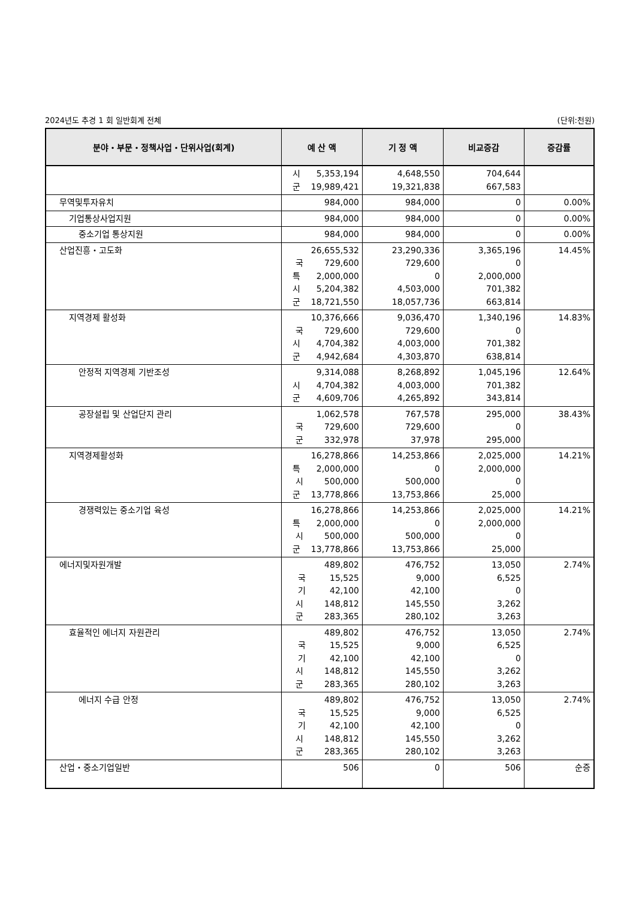2024년도 추경 1 회 일반회계 전체 (단위:천원)
| 분야・부문・정책사업・단위사업(회계) | 예 산 액 | 기 정 액 | 비교증감 | 증감률 |
| --- | --- | --- | --- | --- |
| | 시 5,353,194 군 19,989,421 | 4,648,550 19,321,838 | 704,644 667,583 | |
| 무역및투자유치 | 984,000 | 984,000 | 0 | 0.00% |
| 기업통상사업지원 | 984,000 | 984,000 | 0 | 0.00% |
| 중소기업 통상지원 | 984,000 | 984,000 | 0 | 0.00% |
| 산업진흥・고도화 | 26,655,532 국 729,600 특 2,000,000 시 5,204,382 군 18,721,550 | 23,290,336 729,600 0 4,503,000 18,057,736 | 3,365,196 0 2,000,000 701,382 663,814 | 14.45% |
| 지역경제 활성화 | 10,376,666 국 729,600 시 4,704,382 군 4,942,684 | 9,036,470 729,600 4,003,000 4,303,870 | 1,340,196 0 701,382 638,814 | 14.83% |
| 안정적 지역경제 기반조성 | 9,314,088 시 4,704,382 군 4,609,706 | 8,268,892 4,003,000 4,265,892 | 1,045,196 701,382 343,814 | 12.64% |
| 공장설립 및 산업단지 관리 | 1,062,578 국 729,600 군 332,978 | 767,578 729,600 37,978 | 295,000 0 295,000 | 38.43% |
| 지역경제활성화 | 16,278,866 특 2,000,000 시 500,000 군 13,778,866 | 14,253,866 0 500,000 13,753,866 | 2,025,000 2,000,000 0 25,000 | 14.21% |
| 경쟁력있는 중소기업 육성 | 16,278,866 특 2,000,000 시 500,000 군 13,778,866 | 14,253,866 0 500,000 13,753,866 | 2,025,000 2,000,000 0 25,000 | 14.21% |
| 에너지및자원개발 | 489,802 국 15,525 기 42,100 시 148,812 군 283,365 | 476,752 9,000 42,100 145,550 280,102 | 13,050 6,525 0 3,262 3,263 | 2.74% |
| 효율적인 에너지 자원관리 | 489,802 국 15,525 기 42,100 시 148,812 군 283,365 | 476,752 9,000 42,100 145,550 280,102 | 13,050 6,525 0 3,262 3,263 | 2.74% |
| 에너지 수급 안정 | 489,802 국 15,525 기 42,100 시 148,812 군 283,365 | 476,752 9,000 42,100 145,550 280,102 | 13,050 6,525 0 3,262 3,263 | 2.74% |
| 산업・중소기업일반 | 506 | 0 | 506 | 순증 |